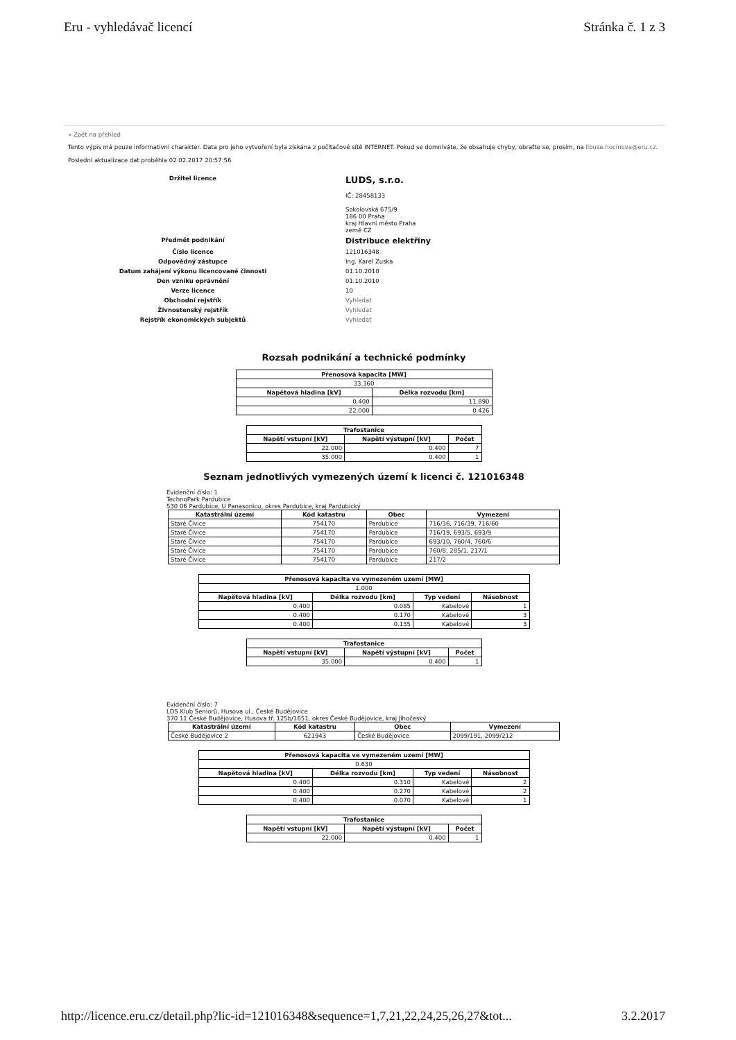Eru - vyhledávač licencí Stránka č. 1 z 3
« Zpět na přehled
Tento výpis má pouze informativní charakter. Data pro jeho vytvoření byla získána z počítačové sítě INTERNET. Pokud se domníváte, že obsahuje chyby, obraťte se, prosím, na libuse.hucinova@eru.cz.
Poslední aktualizace dat proběhla 02.02.2017 20:57:56
Držitel licence
LUDS, s.r.o.
IČ: 28458133
Sokolovská 675/9
186 00 Praha
kraj Hlavní město Praha
země CZ
Předmět podnikání
Distribuce elektřiny
Číslo licence
121016348
Odpovědný zástupce
Ing. Karel Zuska
Datum zahájení výkonu licencované činnosti
01.10.2010
Den vzniku oprávnění
01.10.2010
Verze licence
10
Obchodní rejstřík
Vyhledat
Živnostenský rejstřík
Vyhledat
Rejstřík ekonomických subjektů
Vyhledat
Rozsah podnikání a technické podmínky
| Přenosová kapacita [MW] | |
| --- | --- |
| 33.360 | |
| Napětová hladina [kV] | Délka rozvodu [km] |
| 0.400 | 11.890 |
| 22.000 | 0.426 |
| Trafostanice | | |
| --- | --- | --- |
| Napětí vstupní [kV] | Napětí výstupní [kV] | Počet |
| 22.000 | 0.400 | 7 |
| 35.000 | 0.400 | 1 |
Seznam jednotlivých vymezených území k licenci č. 121016348
Evidenční číslo: 1
TechnoPark Pardubice
530 06 Pardubice, U Panasonicu, okres Pardubice, kraj Pardubický
| Katastrální území | Kód katastru | Obec | Vymezení |
| --- | --- | --- | --- |
| Staré Čívice | 754170 | Pardubice | 716/36, 716/39, 716/60 |
| Staré Čívice | 754170 | Pardubice | 716/19, 693/5, 693/9 |
| Staré Čívice | 754170 | Pardubice | 693/10, 760/4, 760/6 |
| Staré Čívice | 754170 | Pardubice | 760/8, 285/1, 217/1 |
| Staré Čívice | 754170 | Pardubice | 217/2 |
| Přenosová kapacita ve vymezeném uzemí [MW] | | | |
| --- | --- | --- | --- |
| 1.000 | | | |
| Napětová hladina [kV] | Délka rozvodu [km] | Typ vedení | Násobnost |
| 0.400 | 0.085 | Kabelové | 1 |
| 0.400 | 0.170 | Kabelové | 3 |
| 0.400 | 0.135 | Kabelové | 3 |
| Trafostanice | | |
| --- | --- | --- |
| Napětí vstupní [kV] | Napětí výstupní [kV] | Počet |
| 35.000 | 0.400 | 1 |
Evidenční číslo: 7
LDS Klub Seniorů, Husova ul., České Budějovice
370 11 České Budějovice, Husova tř. 125b/1651, okres České Budějovice, kraj Jihočeský
| Katastrální území | Kód katastru | Obec | Vymezení |
| --- | --- | --- | --- |
| České Budějovice 2 | 621943 | České Budějovice | 2099/191, 2099/212 |
| Přenosová kapacita ve vymezeném uzemí [MW] | | | |
| --- | --- | --- | --- |
| 0.630 | | | |
| Napětová hladina [kV] | Délka rozvodu [km] | Typ vedení | Násobnost |
| 0.400 | 0.310 | Kabelové | 2 |
| 0.400 | 0.270 | Kabelové | 2 |
| 0.400 | 0.070 | Kabelové | 1 |
| Trafostanice | | |
| --- | --- | --- |
| Napětí vstupní [kV] | Napětí výstupní [kV] | Počet |
| 22.000 | 0.400 | 1 |
http://licence.eru.cz/detail.php?lic-id=121016348&sequence=1,7,21,22,24,25,26,27&tot... 3.2.2017